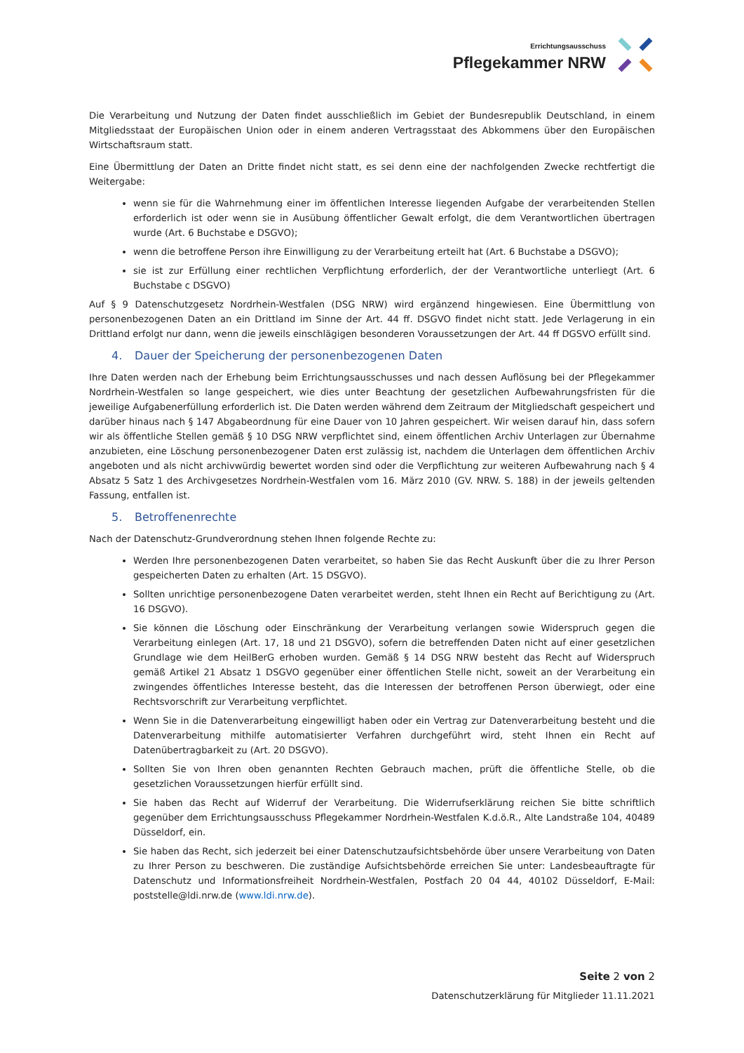Errichtungsausschuss
Pflegekammer NRW
Die Verarbeitung und Nutzung der Daten findet ausschließlich im Gebiet der Bundesrepublik Deutschland, in einem Mitgliedsstaat der Europäischen Union oder in einem anderen Vertragsstaat des Abkommens über den Europäischen Wirtschaftsraum statt.
Eine Übermittlung der Daten an Dritte findet nicht statt, es sei denn eine der nachfolgenden Zwecke rechtfertigt die Weitergabe:
wenn sie für die Wahrnehmung einer im öffentlichen Interesse liegenden Aufgabe der verarbeitenden Stellen erforderlich ist oder wenn sie in Ausübung öffentlicher Gewalt erfolgt, die dem Verantwortlichen übertragen wurde (Art. 6 Buchstabe e DSGVO);
wenn die betroffene Person ihre Einwilligung zu der Verarbeitung erteilt hat (Art. 6 Buchstabe a DSGVO);
sie ist zur Erfüllung einer rechtlichen Verpflichtung erforderlich, der der Verantwortliche unterliegt (Art. 6 Buchstabe c DSGVO)
Auf § 9 Datenschutzgesetz Nordrhein-Westfalen (DSG NRW) wird ergänzend hingewiesen. Eine Übermittlung von personenbezogenen Daten an ein Drittland im Sinne der Art. 44 ff. DSGVO findet nicht statt. Jede Verlagerung in ein Drittland erfolgt nur dann, wenn die jeweils einschlägigen besonderen Voraussetzungen der Art. 44 ff DGSVO erfüllt sind.
4. Dauer der Speicherung der personenbezogenen Daten
Ihre Daten werden nach der Erhebung beim Errichtungsausschusses und nach dessen Auflösung bei der Pflegekammer Nordrhein-Westfalen so lange gespeichert, wie dies unter Beachtung der gesetzlichen Aufbewahrungsfristen für die jeweilige Aufgabenerfüllung erforderlich ist. Die Daten werden während dem Zeitraum der Mitgliedschaft gespeichert und darüber hinaus nach § 147 Abgabeordnung für eine Dauer von 10 Jahren gespeichert. Wir weisen darauf hin, dass sofern wir als öffentliche Stellen gemäß § 10 DSG NRW verpflichtet sind, einem öffentlichen Archiv Unterlagen zur Übernahme anzubieten, eine Löschung personenbezogener Daten erst zulässig ist, nachdem die Unterlagen dem öffentlichen Archiv angeboten und als nicht archivwürdig bewertet worden sind oder die Verpflichtung zur weiteren Aufbewahrung nach § 4 Absatz 5 Satz 1 des Archivgesetzes Nordrhein-Westfalen vom 16. März 2010 (GV. NRW. S. 188) in der jeweils geltenden Fassung, entfallen ist.
5. Betroffenenrechte
Nach der Datenschutz-Grundverordnung stehen Ihnen folgende Rechte zu:
Werden Ihre personenbezogenen Daten verarbeitet, so haben Sie das Recht Auskunft über die zu Ihrer Person gespeicherten Daten zu erhalten (Art. 15 DSGVO).
Sollten unrichtige personenbezogene Daten verarbeitet werden, steht Ihnen ein Recht auf Berichtigung zu (Art. 16 DSGVO).
Sie können die Löschung oder Einschränkung der Verarbeitung verlangen sowie Widerspruch gegen die Verarbeitung einlegen (Art. 17, 18 und 21 DSGVO), sofern die betreffenden Daten nicht auf einer gesetzlichen Grundlage wie dem HeilBerG erhoben wurden. Gemäß § 14 DSG NRW besteht das Recht auf Widerspruch gemäß Artikel 21 Absatz 1 DSGVO gegenüber einer öffentlichen Stelle nicht, soweit an der Verarbeitung ein zwingendes öffentliches Interesse besteht, das die Interessen der betroffenen Person überwiegt, oder eine Rechtsvorschrift zur Verarbeitung verpflichtet.
Wenn Sie in die Datenverarbeitung eingewilligt haben oder ein Vertrag zur Datenverarbeitung besteht und die Datenverarbeitung mithilfe automatisierter Verfahren durchgeführt wird, steht Ihnen ein Recht auf Datenübertragbarkeit zu (Art. 20 DSGVO).
Sollten Sie von Ihren oben genannten Rechten Gebrauch machen, prüft die öffentliche Stelle, ob die gesetzlichen Voraussetzungen hierfür erfüllt sind.
Sie haben das Recht auf Widerruf der Verarbeitung. Die Widerrufserklärung reichen Sie bitte schriftlich gegenüber dem Errichtungsausschuss Pflegekammer Nordrhein-Westfalen K.d.ö.R., Alte Landstraße 104, 40489 Düsseldorf, ein.
Sie haben das Recht, sich jederzeit bei einer Datenschutzaufsichtsbehörde über unsere Verarbeitung von Daten zu Ihrer Person zu beschweren. Die zuständige Aufsichtsbehörde erreichen Sie unter: Landesbeauftragte für Datenschutz und Informationsfreiheit Nordrhein-Westfalen, Postfach 20 04 44, 40102 Düsseldorf, E-Mail: poststelle@ldi.nrw.de (www.ldi.nrw.de).
Seite 2 von 2
Datenschutzerklärung für Mitglieder 11.11.2021